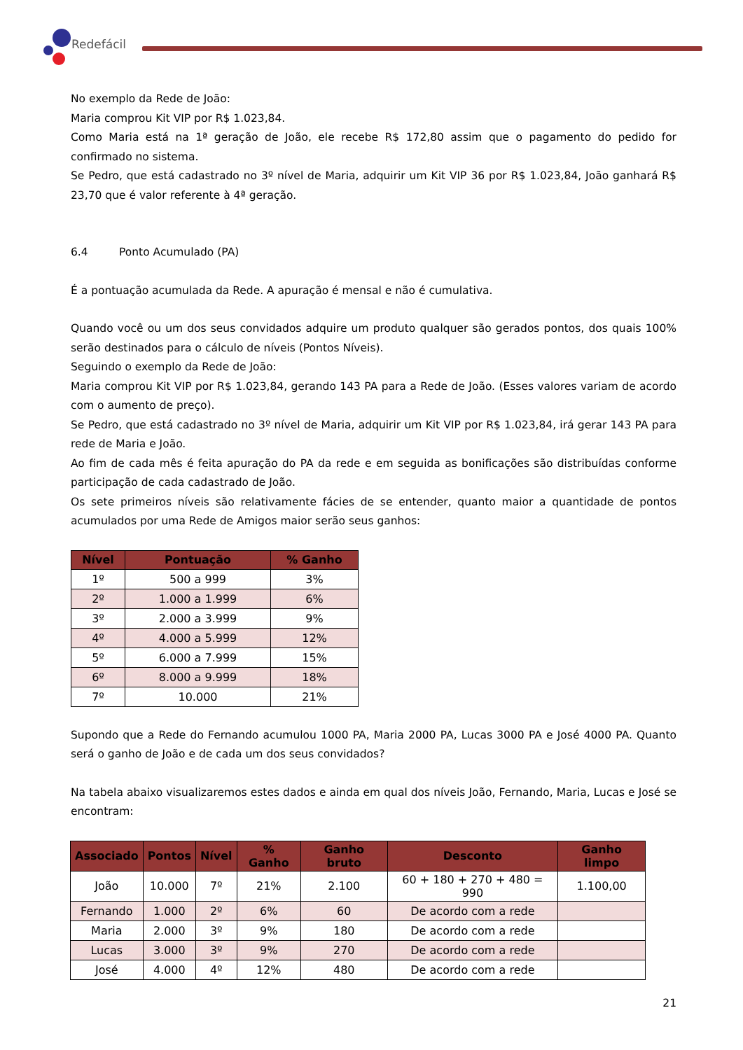Redefácil
No exemplo da Rede de João:
Maria comprou Kit VIP por R$ 1.023,84.
Como Maria está na 1ª geração de João, ele recebe R$ 172,80 assim que o pagamento do pedido for confirmado no sistema.
Se Pedro, que está cadastrado no 3º nível de Maria, adquirir um Kit VIP 36 por R$ 1.023,84, João ganhará R$ 23,70 que é valor referente à 4ª geração.
6.4 Ponto Acumulado (PA)
É a pontuação acumulada da Rede. A apuração é mensal e não é cumulativa.
Quando você ou um dos seus convidados adquire um produto qualquer são gerados pontos, dos quais 100% serão destinados para o cálculo de níveis (Pontos Níveis).
Seguindo o exemplo da Rede de João:
Maria comprou Kit VIP por R$ 1.023,84, gerando 143 PA para a Rede de João. (Esses valores variam de acordo com o aumento de preço).
Se Pedro, que está cadastrado no 3º nível de Maria, adquirir um Kit VIP por R$ 1.023,84, irá gerar 143 PA para rede de Maria e João.
Ao fim de cada mês é feita apuração do PA da rede e em seguida as bonificações são distribuídas conforme participação de cada cadastrado de João.
Os sete primeiros níveis são relativamente fácies de se entender, quanto maior a quantidade de pontos acumulados por uma Rede de Amigos maior serão seus ganhos:
| Nível | Pontuação | % Ganho |
| --- | --- | --- |
| 1º | 500 a 999 | 3% |
| 2º | 1.000 a 1.999 | 6% |
| 3º | 2.000 a 3.999 | 9% |
| 4º | 4.000 a 5.999 | 12% |
| 5º | 6.000 a 7.999 | 15% |
| 6º | 8.000 a 9.999 | 18% |
| 7º | 10.000 | 21% |
Supondo que a Rede do Fernando acumulou 1000 PA, Maria 2000 PA, Lucas 3000 PA e José 4000 PA. Quanto será o ganho de João e de cada um dos seus convidados?
Na tabela abaixo visualizaremos estes dados e ainda em qual dos níveis João, Fernando, Maria, Lucas e José se encontram:
| Associado | Pontos | Nível | % Ganho | Ganho bruto | Desconto | Ganho limpo |
| --- | --- | --- | --- | --- | --- | --- |
| João | 10.000 | 7º | 21% | 2.100 | 60 + 180 + 270 + 480 = 990 | 1.100,00 |
| Fernando | 1.000 | 2º | 6% | 60 | De acordo com a rede | |
| Maria | 2.000 | 3º | 9% | 180 | De acordo com a rede | |
| Lucas | 3.000 | 3º | 9% | 270 | De acordo com a rede | |
| José | 4.000 | 4º | 12% | 480 | De acordo com a rede | |
21